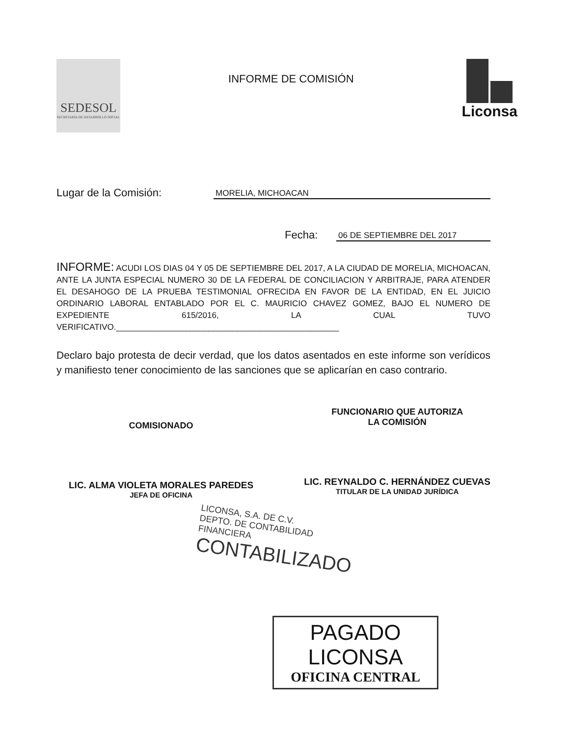SEDESOL
SECRETARÍA DE DESARROLLO SOCIAL
INFORME DE COMISIÓN
Liconsa
Lugar de la Comisión: MORELIA, MICHOACAN
Fecha: 06 DE SEPTIEMBRE DEL 2017
INFORME: ACUDI LOS DIAS 04 Y 05 DE SEPTIEMBRE DEL 2017, A LA CIUDAD DE MORELIA, MICHOACAN, ANTE LA JUNTA ESPECIAL NUMERO 30 DE LA FEDERAL DE CONCILIACION Y ARBITRAJE, PARA ATENDER EL DESAHOGO DE LA PRUEBA TESTIMONIAL OFRECIDA EN FAVOR DE LA ENTIDAD, EN EL JUICIO ORDINARIO LABORAL ENTABLADO POR EL C. MAURICIO CHAVEZ GOMEZ, BAJO EL NUMERO DE EXPEDIENTE 615/2016, LA CUAL TUVO VERIFICATIVO.________________________________________________
Declaro bajo protesta de decir verdad, que los datos asentados en este informe son verídicos y manifiesto tener conocimiento de las sanciones que se aplicarían en caso contrario.
COMISIONADO
LIC. ALMA VIOLETA MORALES PAREDES
JEFA DE OFICINA
FUNCIONARIO QUE AUTORIZA
LA COMISIÓN
LIC. REYNALDO C. HERNÁNDEZ CUEVAS
TITULAR DE LA UNIDAD JURÍDICA
LICONSA, S.A. DE C.V.
DEPTO. DE CONTABILIDAD
FINANCIERA
CONTABILIZADO
PAGADO LICONSA
OFICINA CENTRAL